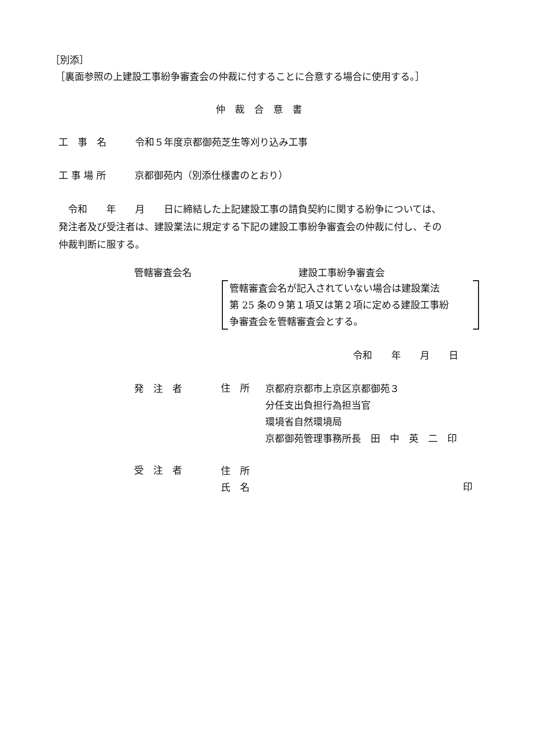［別添］
［裏面参照の上建設工事紛争審査会の仲裁に付することに合意する場合に使用する。］
仲　裁　合　意　書
工　事　名　　　令和５年度京都御苑芝生等刈り込み工事
工 事 場 所　　　京都御苑内（別添仕様書のとおり）
　令和　　年　　月　　日に締結した上記建設工事の請負契約に関する紛争については、
発注者及び受注者は、建設業法に規定する下記の建設工事紛争審査会の仲裁に付し、その
仲裁判断に服する。
管轄審査会名 建設工事紛争審査会
管轄審査会名が記入されていない場合は建設業法
第 25 条の９第１項又は第２項に定める建設工事紛
争審査会を管轄審査会とする。
令和　　年　　月　　日
発　注　者 住　所
京都府京都市上京区京都御苑３
分任支出負担行為担当官
環境省自然環境局
京都御苑管理事務所長　田　中　英　二　印
受　注　者
住　所
氏　名
印